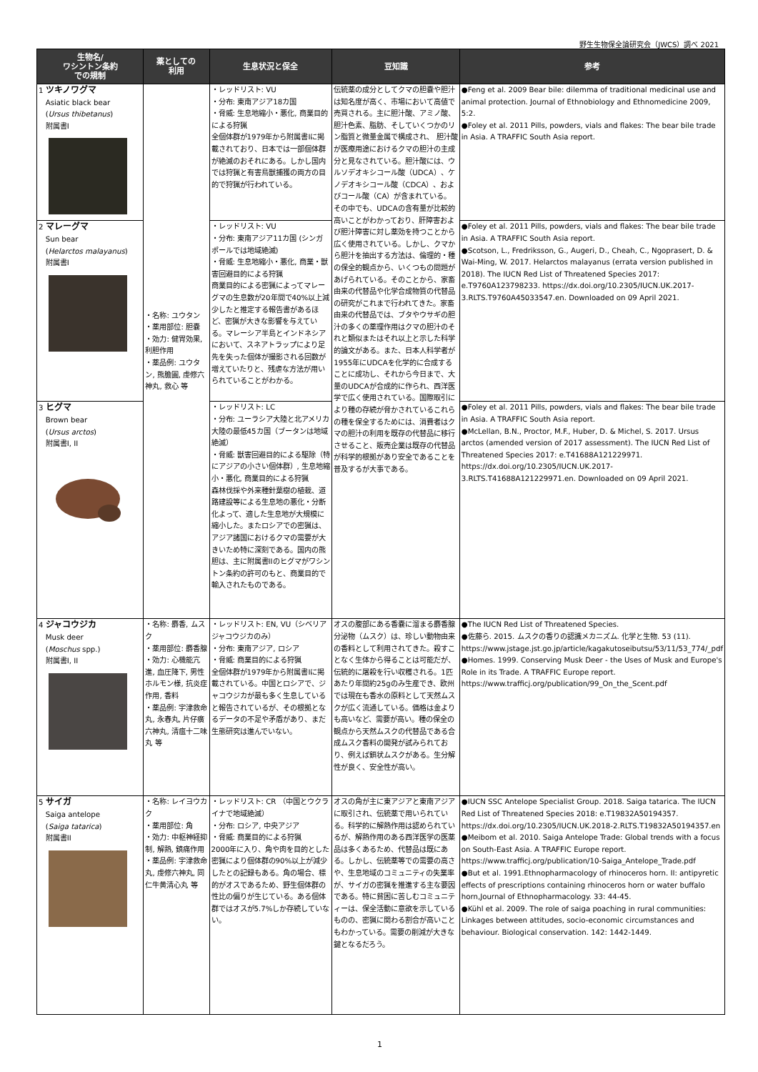野生生物保全論研究会（JWCS）調べ 2021
| 生物名/ ワシントン条約 での規制 | 薬としての 利用 | 生息状況と保全 | 豆知識 | 参考 |
| --- | --- | --- | --- | --- |
| 1 ツキノワグマ Asiatic black bear ( Ursus thibetanus ) 附属書I | ・名称: ユウタン ・薬用部位: 胆嚢 ・効力: 健胃効果, 利胆作用 ・薬品例: ユウタン, 熊膽圓, 虔修六神丸, 救心 等 | ・レッドリスト: VU ・分布: 東南アジア18カ国 ・脅威: 生息地縮小・悪化, 商業目的による狩猟 全個体群が1979年から附属書Iに掲載されており、日本では一部個体群が絶滅のおそれにある。しかし国内では狩猟と有害鳥獣捕獲の両方の目的で狩猟が行われている。 | 伝統薬の成分としてクマの胆嚢や胆汁は知名度が高く、市場において高値で売買される。主に胆汁酸、アミノ酸、胆汁色素、脂肪、そしていくつかのリン脂質と微量金属で構成され、 胆汁酸が医療用途におけるクマの胆汁の主成分と見なされている。胆汁酸には、ウルソデオキシコール酸（UDCA）、ケノデオキシコール酸（CDCA）、およびコール酸（CA）が含まれている。その中でも、UDCAの含有量が比較的高いことがわかっており、肝障害および胆汁障害に対し薬効を持つことから広く使用されている。しかし、クマから胆汁を抽出する方法は、倫理的・種の保全的観点から、いくつもの問題があげられている。そのことから、家畜由来の代替品や化学合成物質の代替品の研究がこれまで行われてきた。家畜由来の代替品では、ブタやウサギの胆汁の多くの薬理作用はクマの胆汁のそれと類似またはそれ以上と示した科学的論文がある。また、日本人科学者が1955年にUDCAを化学的に合成することに成功し、それから今日まで、大量のUDCAが合成的に作られ、西洋医学で広く使用されている。国際取引により種の存続が脅かされているこれらの種を保全するためには、消費者はクマの胆汁の利用を既存の代替品に移行させること、販売企業は既存の代替品が科学的根拠があり安全であることを普及するが大事である。 | ●Feng et al. 2009 Bear bile: dilemma of traditional medicinal use and animal protection. Journal of Ethnobiology and Ethnomedicine 2009, 5:2. ●Foley et al. 2011 Pills, powders, vials and flakes: The bear bile trade in Asia. A TRAFFIC South Asia report. |
| 2 マレーグマ Sun bear ( Helarctos malayanus ) 附属書I | | ・レッドリスト: VU ・分布: 東南アジア11カ国 (シンガポールでは地域絶滅) ・脅威: 生息地縮小・悪化, 商業・獣害回避目的による狩猟 商業目的による密猟によってマレーグマの生息数が20年間で40%以上減少したと推定する報告書があるほど、密猟が大きな影響を与えている。マレーシア半島とインドネシアにおいて、スネアトラップにより足先を失った個体が撮影される回数が増えていたりと、残虐な方法が用いられていることがわかる。 | | ●Foley et al. 2011 Pills, powders, vials and flakes: The bear bile trade in Asia. A TRAFFIC South Asia report. ●Scotson, L., Fredriksson, G., Augeri, D., Cheah, C., Ngoprasert, D. & Wai-Ming, W. 2017. Helarctos malayanus (errata version published in 2018). The IUCN Red List of Threatened Species 2017: e.T9760A123798233. https://dx.doi.org/10.2305/IUCN.UK.2017-3.RLTS.T9760A45033547.en. Downloaded on 09 April 2021. |
| 3 ヒグマ Brown bear ( Ursus arctos ) 附属書I, II | | ・レッドリスト: LC ・分布: ユーラシア大陸と北アメリカ大陸の最低45カ国（ブータンは地域絶滅） ・脅威: 獣害回避目的による駆除（特にアジアの小さい個体群）, 生息地縮小・悪化, 商業目的による狩猟 森林伐採や外来種針葉樹の植栽、道路建設等による生息地の悪化・分断化よって、適した生息地が大規模に縮小した。またロシアでの密猟は、アジア諸国におけるクマの需要が大きいため特に深刻である。国内の熊胆は、主に附属書IIのヒグマがワシントン条約の許可のもと、商業目的で輸入されたものである。 | | ●Foley et al. 2011 Pills, powders, vials and flakes: The bear bile trade in Asia. A TRAFFIC South Asia report. ●McLellan, B.N., Proctor, M.F., Huber, D. & Michel, S. 2017. Ursus arctos (amended version of 2017 assessment). The IUCN Red List of Threatened Species 2017: e.T41688A121229971. https://dx.doi.org/10.2305/IUCN.UK.2017-3.RLTS.T41688A121229971.en. Downloaded on 09 April 2021. |
| 4 ジャコウジカ Musk deer ( Moschus spp.) 附属書I, II | ・名称: 麝香, ムスク ・薬用部位: 麝香腺 ・効力: 心機能亢進, 血圧降下, 男性ホルモン様, 抗炎症作用, 香料 ・薬品例: 宇津救命丸, 永春丸, 片仔癀 六神丸, 清瘟十二味丸 等 | ・レッドリスト: EN, VU（シベリアジャコウジカのみ） ・分布: 東南アジア, ロシア ・脅威: 商業目的による狩猟 全個体群が1979年から附属書Iに掲載されている。中国とロシアで、ジャコウジカが最も多く生息していると報告されているが、その根拠となるデータの不足や矛盾があり、まだ生態研究は進んでいない。 | オスの腹部にある香嚢に溜まる麝香腺分泌物（ムスク）は、珍しい動物由来の香料として利用されてきた。殺すことなく生体から得ることは可能だが、伝統的に屠殺を行い収穫される。1匹あたり年間約25gのみ生産でき、欧州では現在も香水の原料として天然ムスクが広く流通している。価格は金よりも高いなど、需要が高い。種の保全の観点から天然ムスクの代替品である合成ムスク香料の開発が試みられており、例えば鎖状ムスクがある。生分解性が良く、安全性が高い。 | ●The IUCN Red List of Threatened Species. ●佐藤ら. 2015. ムスクの香りの認識メカニズム. 化学と生物. 53 (11). https://www.jstage.jst.go.jp/article/kagakutoseibutsu/53/11/53_774/_pdf ●Homes. 1999. Conserving Musk Deer - the Uses of Musk and Europe's Role in its Trade. A TRAFFIC Europe report. https://www.trafficj.org/publication/99_On_the_Scent.pdf |
| 5 サイガ Saiga antelope ( Saiga tatarica ) 附属書II | ・名称: レイヨウカク ・薬用部位: 角 ・効力: 中枢神経抑制, 解熱, 鎮痛作用 ・薬品例: 宇津救命丸, 虔修六神丸, 同仁牛黄清心丸 等 | ・レッドリスト: CR （中国とウクライナで地域絶滅） ・分布: ロシア, 中央アジア ・脅威: 商業目的による狩猟 2000年に入り、角や肉を目的とした密猟により個体群の90%以上が減少したとの記録もある。角の場合、標的がオスであるため、野生個体群の性比の偏りが生じている。ある個体群ではオスが5.7%しか存続していない。 | オスの角が主に東アジアと東南アジアに取引され、伝統薬で用いられている。科学的に解熱作用は認められているが、解熱作用のある西洋医学の医薬品は多くあるため、代替品は既にある。しかし、伝統薬等での需要の高さや、生息地域のコミュニティの失業率が、サイガの密猟を推進する主な要因である。特に貧困に苦しむコミュニティーは、保全活動に意欲を示しているものの、密猟に関わる割合が高いこともわかっている。需要の削減が大きな鍵となるだろう。 | ●IUCN SSC Antelope Specialist Group. 2018. Saiga tatarica. The IUCN Red List of Threatened Species 2018: e.T19832A50194357. https://dx.doi.org/10.2305/IUCN.UK.2018-2.RLTS.T19832A50194357.en ●Meibom et al. 2010. Saiga Antelope Trade: Global trends with a focus on South-East Asia. A TRAFFIC Europe report. https://www.trafficj.org/publication/10-Saiga_Antelope_Trade.pdf ●But et al. 1991.Ethnopharmacology of rhinoceros horn. II: antipyretic effects of prescriptions containing rhinoceros horn or water buffalo horn,Journal of Ethnopharmacology. 33: 44-45. ●Kühl et al. 2009. The role of saiga poaching in rural communities: Linkages between attitudes, socio-economic circumstances and behaviour. Biological conservation. 142: 1442-1449. |
1